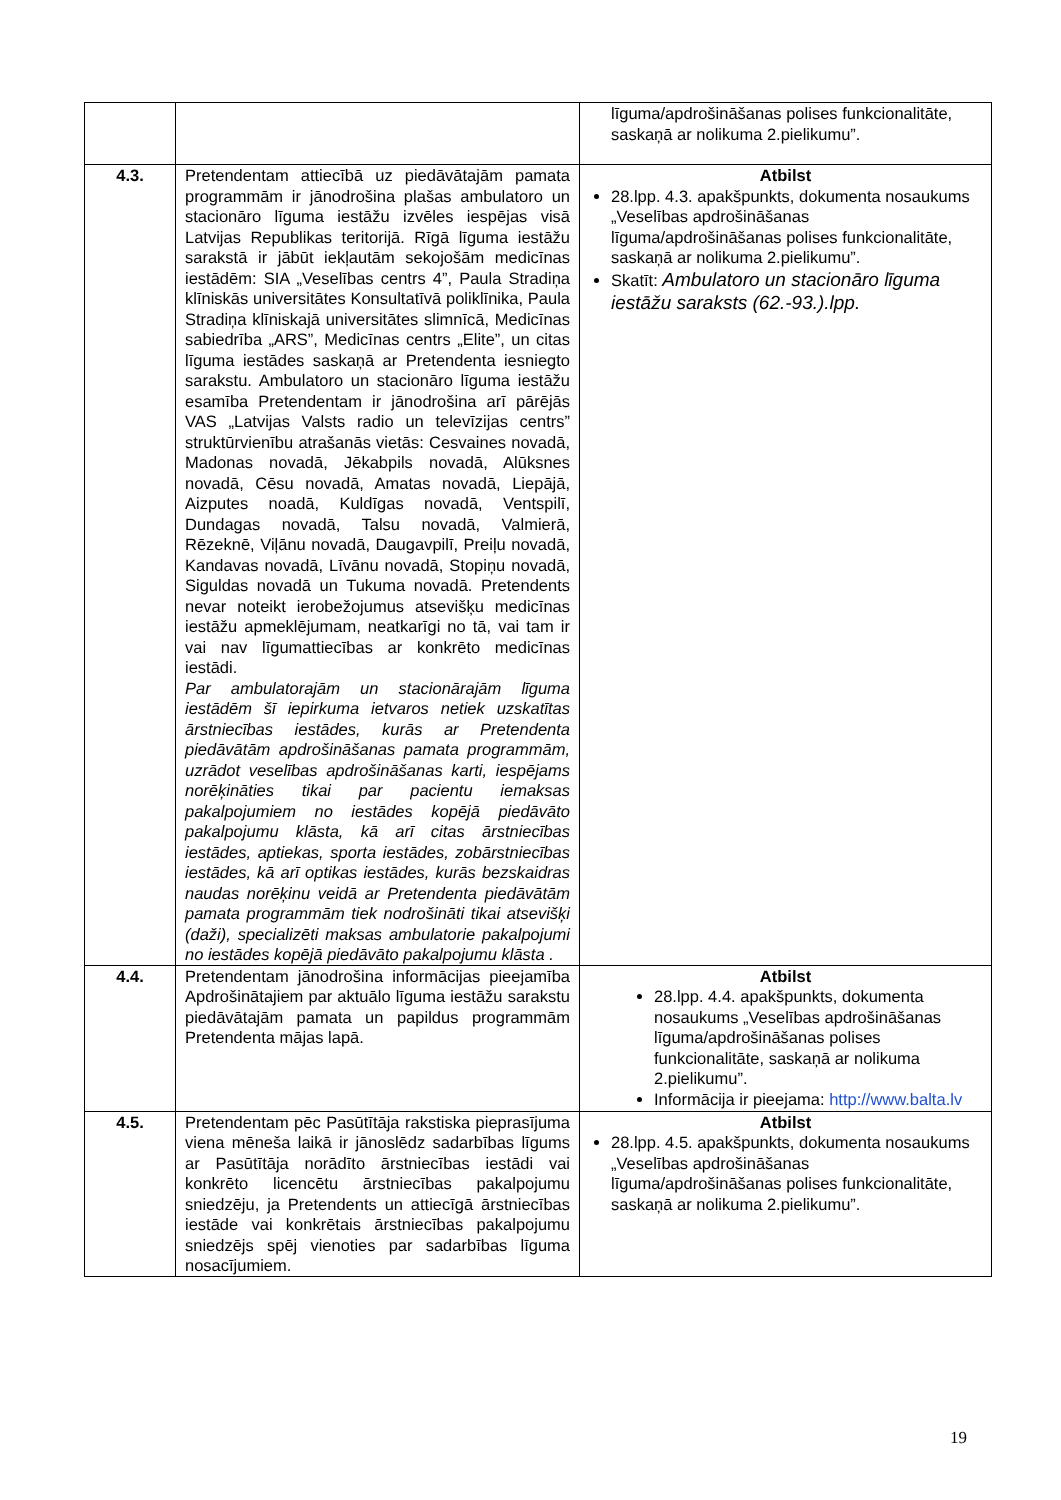| | | līguma/apdrošināšanas polises funkcionalitāte, saskaņā ar nolikuma 2.pielikumu”. |
| 4.3. | Pretendentam attiecībā uz piedāvātajām pamata programmām ir jānodrošina plašas ambulatoro un stacionāro līguma iestāžu izvēles iespējas visā Latvijas Republikas teritorijā. Rīgā līguma iestāžu sarakstā ir jābūt iekļautām sekojošām medicīnas iestādēm: SIA „Veselības centrs 4”, Paula Stradiņa klīniskās universitātes Konsultatīvā poliklīnika, Paula Stradiņa klīniskajā universitātes slimnīcā, Medicīnas sabiedrība „ARS”, Medicīnas centrs „Elite”, un citas līguma iestādes saskaņā ar Pretendenta iesniegto sarakstu. Ambulatoro un stacionāro līguma iestāžu esamība Pretendentam ir jānodrošina arī pārējās VAS „Latvijas Valsts radio un televīzijas centrs” struktūrvienību atrašanās vietās: Cesvaines novadā, Madonas novadā, Jēkabpils novadā, Alūksnes novadā, Cēsu novadā, Amatas novadā, Liepājā, Aizputes noadā, Kuldīgas novadā, Ventspilī, Dundagas novadā, Talsu novadā, Valmierā, Rēzeknē, Viļānu novadā, Daugavpilī, Preiļu novadā, Kandavas novadā, Līvānu novadā, Stopiņu novadā, Siguldas novadā un Tukuma novadā. Pretendents nevar noteikt ierobežojumus atsevišķu medicīnas iestāžu apmeklējumam, neatkarīgi no tā, vai tam ir vai nav līgumattiecības ar konkrēto medicīnas iestādi. Par ambulatorajām un stacionārajām līguma iestādēm šī iepirkuma ietvaros netiek uzskatītas ārstniecības iestādes, kurās ar Pretendenta piedāvātām apdrošināšanas pamata programmām, uzrādot veselības apdrošināšanas karti, iespējams norēķināties tikai par pacientu iemaksas pakalpojumiem no iestādes kopējā piedāvāto pakalpojumu klāsta, kā arī citas ārstniecības iestādes, aptiekas, sporta iestādes, zobārstniecības iestādes, kā arī optikas iestādes, kurās bezskaidras naudas norēķinu veidā ar Pretendenta piedāvātām pamata programmām tiek nodrošināti tikai atsevišķi (daži), specializēti maksas ambulatorie pakalpojumi no iestādes kopējā piedāvāto pakalpojumu klāsta . | Atbilst 28.lpp. 4.3. apakšpunkts, dokumenta nosaukums „Veselības apdrošināšanas līguma/apdrošināšanas polises funkcionalitāte, saskaņā ar nolikuma 2.pielikumu”. Skatīt: Ambulatoro un stacionāro līguma iestāžu saraksts (62.-93.).lpp. |
| 4.4. | Pretendentam jānodrošina informācijas pieejamība Apdrošinātajiem par aktuālo līguma iestāžu sarakstu piedāvātajām pamata un papildus programmām Pretendenta mājas lapā. | Atbilst 28.lpp. 4.4. apakšpunkts, dokumenta nosaukums „Veselības apdrošināšanas līguma/apdrošināšanas polises funkcionalitāte, saskaņā ar nolikuma 2.pielikumu”. Informācija ir pieejama: http://www.balta.lv |
| 4.5. | Pretendentam pēc Pasūtītāja rakstiska pieprasījuma viena mēneša laikā ir jānoslēdz sadarbības līgums ar Pasūtītāja norādīto ārstniecības iestādi vai konkrēto licencētu ārstniecības pakalpojumu sniedzēju, ja Pretendents un attiecīgā ārstniecības iestāde vai konkrētais ārstniecības pakalpojumu sniedzējs spēj vienoties par sadarbības līguma nosacījumiem. | Atbilst 28.lpp. 4.5. apakšpunkts, dokumenta nosaukums „Veselības apdrošināšanas līguma/apdrošināšanas polises funkcionalitāte, saskaņā ar nolikuma 2.pielikumu”. |
19